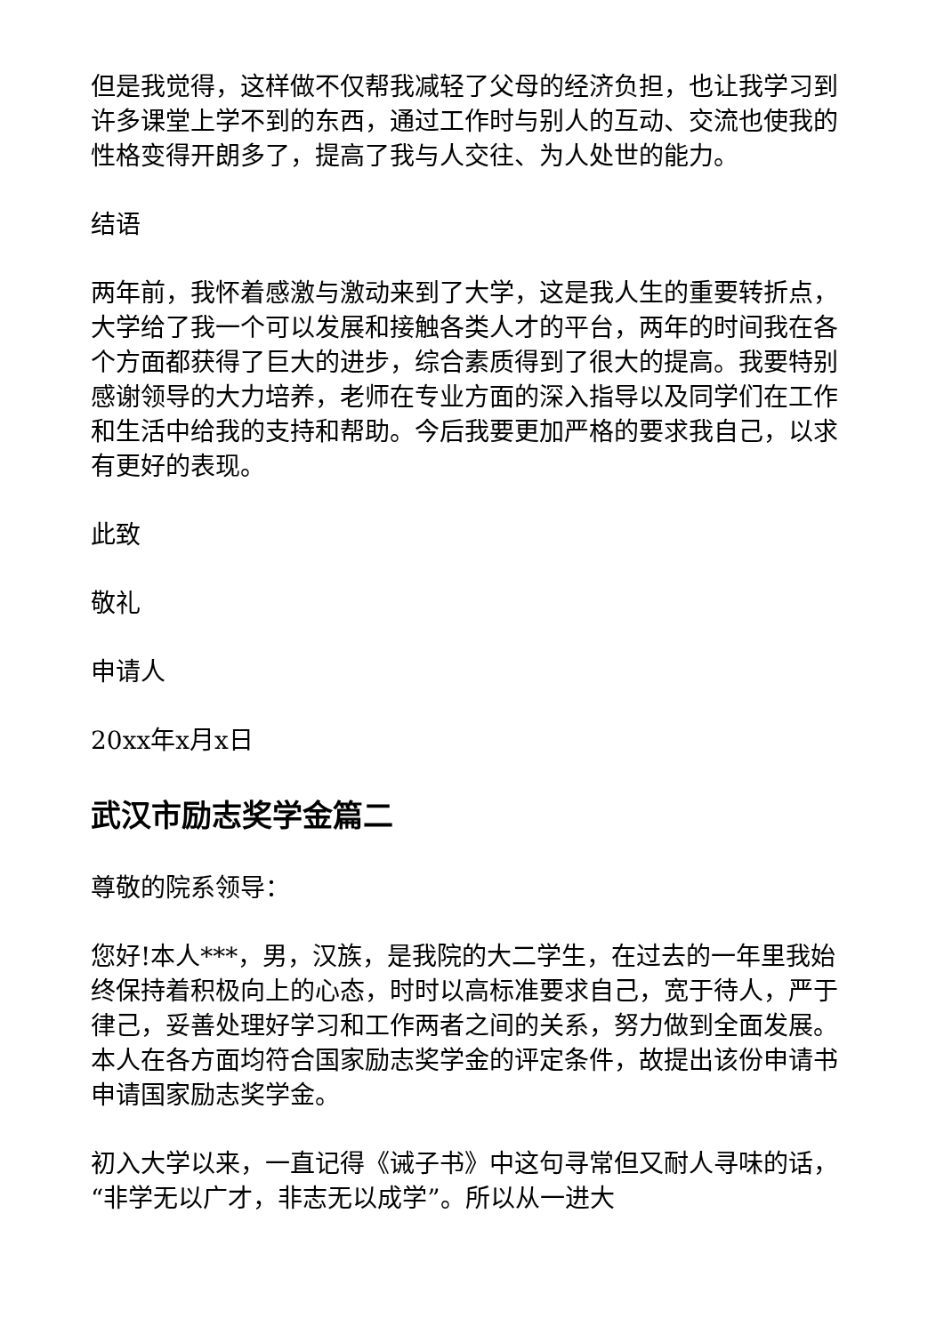但是我觉得，这样做不仅帮我减轻了父母的经济负担，也让我学习到许多课堂上学不到的东西，通过工作时与别人的互动、交流也使我的性格变得开朗多了，提高了我与人交往、为人处世的能力。
结语
两年前，我怀着感激与激动来到了大学，这是我人生的重要转折点，大学给了我一个可以发展和接触各类人才的平台，两年的时间我在各个方面都获得了巨大的进步，综合素质得到了很大的提高。我要特别感谢领导的大力培养，老师在专业方面的深入指导以及同学们在工作和生活中给我的支持和帮助。今后我要更加严格的要求我自己，以求有更好的表现。
此致
敬礼
申请人
20xx年x月x日
武汉市励志奖学金篇二
尊敬的院系领导：
您好!本人***，男，汉族，是我院的大二学生，在过去的一年里我始终保持着积极向上的心态，时时以高标准要求自己，宽于待人，严于律己，妥善处理好学习和工作两者之间的关系，努力做到全面发展。本人在各方面均符合国家励志奖学金的评定条件，故提出该份申请书申请国家励志奖学金。
初入大学以来，一直记得《诫子书》中这句寻常但又耐人寻味的话，“非学无以广才，非志无以成学”。所以从一进大